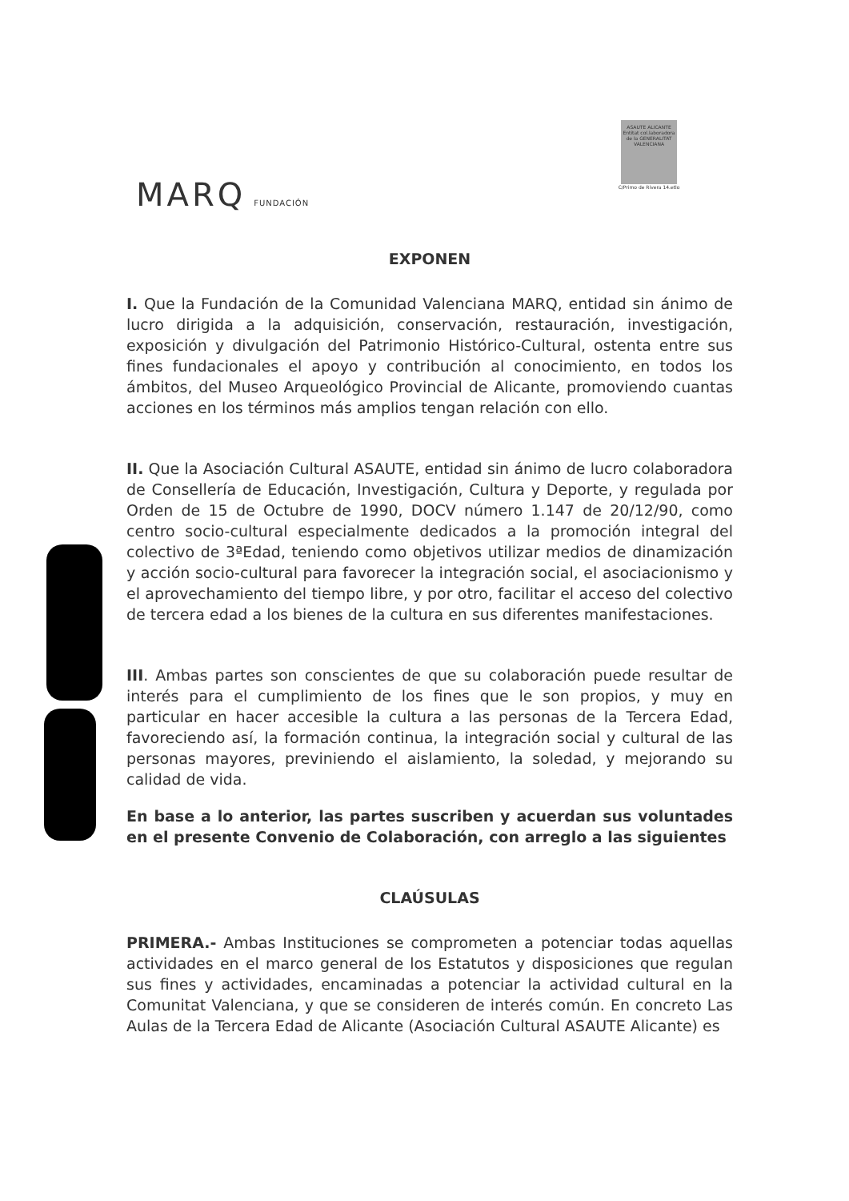MARQ FUNDACIÓN
ASAUTE ALICANTE Entitat col.laboradora de la GENERALITAT VALENCIANA
C/Primo de Rivera 14.etlo
EXPONEN
I. Que la Fundación de la Comunidad Valenciana MARQ, entidad sin ánimo de lucro dirigida a la adquisición, conservación, restauración, investigación, exposición y divulgación del Patrimonio Histórico-Cultural, ostenta entre sus fines fundacionales el apoyo y contribución al conocimiento, en todos los ámbitos, del Museo Arqueológico Provincial de Alicante, promoviendo cuantas acciones en los términos más amplios tengan relación con ello.
II. Que la Asociación Cultural ASAUTE, entidad sin ánimo de lucro colaboradora de Consellería de Educación, Investigación, Cultura y Deporte, y regulada por Orden de 15 de Octubre de 1990, DOCV número 1.147 de 20/12/90, como centro socio-cultural especialmente dedicados a la promoción integral del colectivo de 3ªEdad, teniendo como objetivos utilizar medios de dinamización y acción socio-cultural para favorecer la integración social, el asociacionismo y el aprovechamiento del tiempo libre, y por otro, facilitar el acceso del colectivo de tercera edad a los bienes de la cultura en sus diferentes manifestaciones.
III. Ambas partes son conscientes de que su colaboración puede resultar de interés para el cumplimiento de los fines que le son propios, y muy en particular en hacer accesible la cultura a las personas de la Tercera Edad, favoreciendo así, la formación continua, la integración social y cultural de las personas mayores, previniendo el aislamiento, la soledad, y mejorando su calidad de vida.
En base a lo anterior, las partes suscriben y acuerdan sus voluntades en el presente Convenio de Colaboración, con arreglo a las siguientes
CLAÚSULAS
PRIMERA.- Ambas Instituciones se comprometen a potenciar todas aquellas actividades en el marco general de los Estatutos y disposiciones que regulan sus fines y actividades, encaminadas a potenciar la actividad cultural en la Comunitat Valenciana, y que se consideren de interés común. En concreto Las Aulas de la Tercera Edad de Alicante (Asociación Cultural ASAUTE Alicante) es